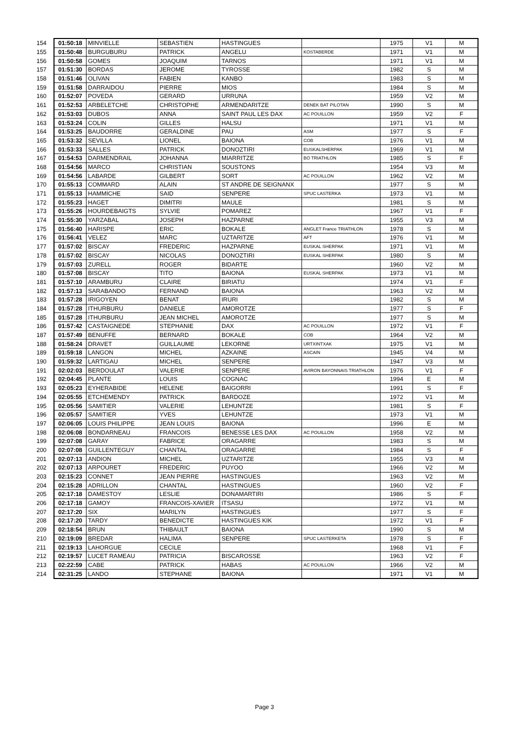| 154 | 01:50:18 | MINVIELLE | SEBASTIEN | HASTINGUES | | 1975 | V1 | M |
| 155 | 01:50:48 | BURGUBURU | PATRICK | ANGELU | KOSTABERDE | 1971 | V1 | M |
| 156 | 01:50:58 | GOMES | JOAQUIM | TARNOS | | 1971 | V1 | M |
| 157 | 01:51:30 | BORDAS | JEROME | TYROSSE | | 1982 | S | M |
| 158 | 01:51:46 | OLIVAN | FABIEN | KANBO | | 1983 | S | M |
| 159 | 01:51:58 | DARRAIDOU | PIERRE | MIOS | | 1984 | S | M |
| 160 | 01:52:07 | POVEDA | GERARD | URRUNA | | 1959 | V2 | M |
| 161 | 01:52:53 | ARBELETCHE | CHRISTOPHE | ARMENDARITZE | DENEK BAT PILOTAN | 1990 | S | M |
| 162 | 01:53:03 | DUBOS | ANNA | SAINT PAUL LES DAX | AC POUILLON | 1959 | V2 | F |
| 163 | 01:53:24 | COLIN | GILLES | HALSU | | 1971 | V1 | M |
| 164 | 01:53:25 | BAUDORRE | GERALDINE | PAU | ASM | 1977 | S | F |
| 165 | 01:53:32 | SEVILLA | LIONEL | BAIONA | COB | 1976 | V1 | M |
| 166 | 01:53:33 | SALLES | PATRICK | DONOZTIRI | EUSKALSHERPAK | 1969 | V1 | M |
| 167 | 01:54:53 | DARMENDRAIL | JOHANNA | MIARRITZE | BO TRIATHLON | 1985 | S | F |
| 168 | 01:54:56 | MARCO | CHRISTIAN | SOUSTONS | | 1954 | V3 | M |
| 169 | 01:54:56 | LABARDE | GILBERT | SORT | AC POUILLON | 1962 | V2 | M |
| 170 | 01:55:13 | COMMARD | ALAIN | ST ANDRE DE SEIGNANX | | 1977 | S | M |
| 171 | 01:55:13 | HAMMICHE | SAID | SENPERE | SPUC LASTERKA | 1973 | V1 | M |
| 172 | 01:55:23 | HAGET | DIMITRI | MAULE | | 1981 | S | M |
| 173 | 01:55:26 | HOURDEBAIGTS | SYLVIE | POMAREZ | | 1967 | V1 | F |
| 174 | 01:55:30 | YARZABAL | JOSEPH | HAZPARNE | | 1955 | V3 | M |
| 175 | 01:56:40 | HARISPE | ERIC | BOKALE | ANGLET France TRIATHLON | 1978 | S | M |
| 176 | 01:56:41 | VELEZ | MARC | UZTARITZE | AFT | 1976 | V1 | M |
| 177 | 01:57:02 | BISCAY | FREDERIC | HAZPARNE | EUSKAL SHERPAK | 1971 | V1 | M |
| 178 | 01:57:02 | BISCAY | NICOLAS | DONOZTIRI | EUSKAL SHERPAK | 1980 | S | M |
| 179 | 01:57:03 | ZURELL | ROGER | BIDARTE | | 1960 | V2 | M |
| 180 | 01:57:08 | BISCAY | TITO | BAIONA | EUSKAL SHERPAK | 1973 | V1 | M |
| 181 | 01:57:10 | ARAMBURU | CLAIRE | BIRIATU | | 1974 | V1 | F |
| 182 | 01:57:13 | SARABANDO | FERNAND | BAIONA | | 1963 | V2 | M |
| 183 | 01:57:28 | IRIGOYEN | BENAT | IRURI | | 1982 | S | M |
| 184 | 01:57:28 | ITHURBURU | DANIELE | AMOROTZE | | 1977 | S | F |
| 185 | 01:57:28 | ITHURBURU | JEAN MICHEL | AMOROTZE | | 1977 | S | M |
| 186 | 01:57:42 | CASTAIGNEDE | STEPHANIE | DAX | AC POUILLON | 1972 | V1 | F |
| 187 | 01:57:49 | BENUFFE | BERNARD | BOKALE | COB | 1964 | V2 | M |
| 188 | 01:58:24 | DRAVET | GUILLAUME | LEKORNE | URTXINTXAK | 1975 | V1 | M |
| 189 | 01:59:18 | LANGON | MICHEL | AZKAINE | ASCAIN | 1945 | V4 | M |
| 190 | 01:59:32 | LARTIGAU | MICHEL | SENPERE | | 1947 | V3 | M |
| 191 | 02:02:03 | BERDOULAT | VALERIE | SENPERE | AVIRON BAYONNAIS TRIATHLON | 1976 | V1 | F |
| 192 | 02:04:45 | PLANTE | LOUIS | COGNAC | | 1994 | E | M |
| 193 | 02:05:23 | EYHERABIDE | HELENE | BAIGORRI | | 1991 | S | F |
| 194 | 02:05:55 | ETCHEMENDY | PATRICK | BARDOZE | | 1972 | V1 | M |
| 195 | 02:05:56 | SAMITIER | VALERIE | LEHUNTZE | | 1981 | S | F |
| 196 | 02:05:57 | SAMITIER | YVES | LEHUNTZE | | 1973 | V1 | M |
| 197 | 02:06:05 | LOUIS PHILIPPE | JEAN LOUIS | BAIONA | | 1996 | E | M |
| 198 | 02:06:08 | BONDARNEAU | FRANCOIS | BENESSE LES DAX | AC POUILLON | 1958 | V2 | M |
| 199 | 02:07:08 | GARAY | FABRICE | ORAGARRE | | 1983 | S | M |
| 200 | 02:07:08 | GUILLENTEGUY | CHANTAL | ORAGARRE | | 1984 | S | F |
| 201 | 02:07:13 | ANDION | MICHEL | UZTARITZE | | 1955 | V3 | M |
| 202 | 02:07:13 | ARPOURET | FREDERIC | PUYOO | | 1966 | V2 | M |
| 203 | 02:15:23 | CONNET | JEAN PIERRE | HASTINGUES | | 1963 | V2 | M |
| 204 | 02:15:28 | ADRILLON | CHANTAL | HASTINGUES | | 1960 | V2 | F |
| 205 | 02:17:18 | DAMESTOY | LESLIE | DONAMARTIRI | | 1986 | S | F |
| 206 | 02:17:18 | GAMOY | FRANCOIS-XAVIER | ITSASU | | 1972 | V1 | M |
| 207 | 02:17:20 | SIX | MARILYN | HASTINGUES | | 1977 | S | F |
| 208 | 02:17:20 | TARDY | BENEDICTE | HASTINGUES KIK | | 1972 | V1 | F |
| 209 | 02:18:54 | BRUN | THIBAULT | BAIONA | | 1990 | S | M |
| 210 | 02:19:09 | BREDAR | HALIMA | SENPERE | SPUC LASTERKETA | 1978 | S | F |
| 211 | 02:19:13 | LAHORGUE | CECILE | | | 1968 | V1 | F |
| 212 | 02:19:57 | LUCET RAMEAU | PATRICIA | BISCAROSSE | | 1963 | V2 | F |
| 213 | 02:22:59 | CABE | PATRICK | HABAS | AC POUILLON | 1966 | V2 | M |
| 214 | 02:31:25 | LANDO | STEPHANE | BAIONA | | 1971 | V1 | M |
Page 3